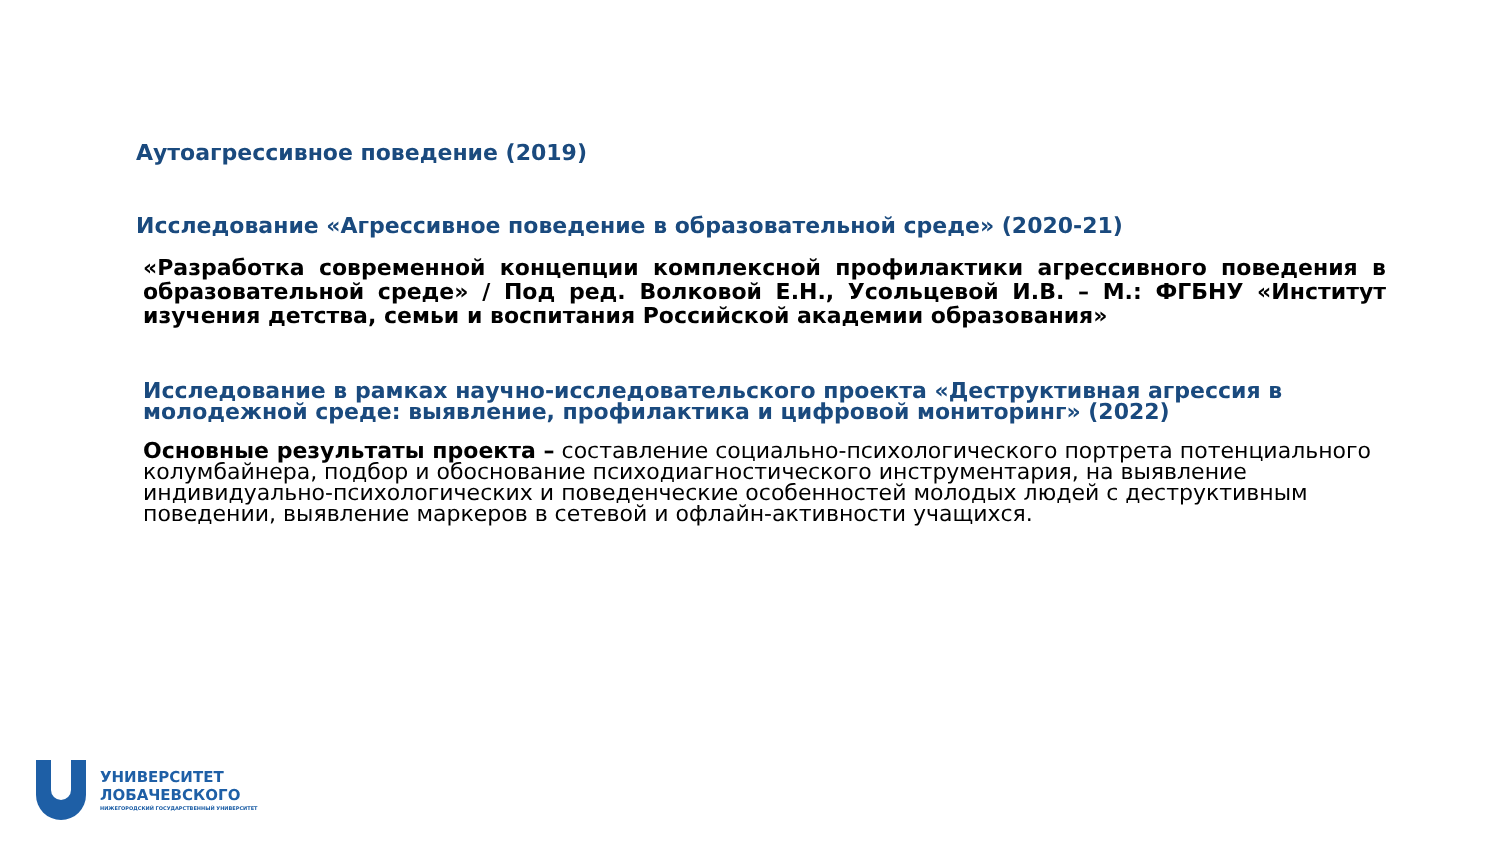Аутоагрессивное поведение (2019)
Исследование «Агрессивное поведение в образовательной среде» (2020-21)
«Разработка современной концепции комплексной профилактики агрессивного поведения в образовательной среде» / Под ред. Волковой Е.Н., Усольцевой И.В. – М.: ФГБНУ «Институт изучения детства, семьи и воспитания Российской академии образования»
Исследование в рамках научно-исследовательского проекта «Деструктивная агрессия в молодежной среде: выявление, профилактика и цифровой мониторинг» (2022)
Основные результаты проекта – составление социально-психологического портрета потенциального колумбайнера, подбор и обоснование психодиагностического инструментария, на выявление индивидуально-психологических и поведенческие особенностей молодых людей с деструктивным поведении, выявление маркеров в сетевой и офлайн-активности учащихся.
УНИВЕРСИТЕТ
ЛОБАЧЕВСКОГО
НИЖЕГОРОДСКИЙ ГОСУДАРСТВЕННЫЙ УНИВЕРСИТЕТ